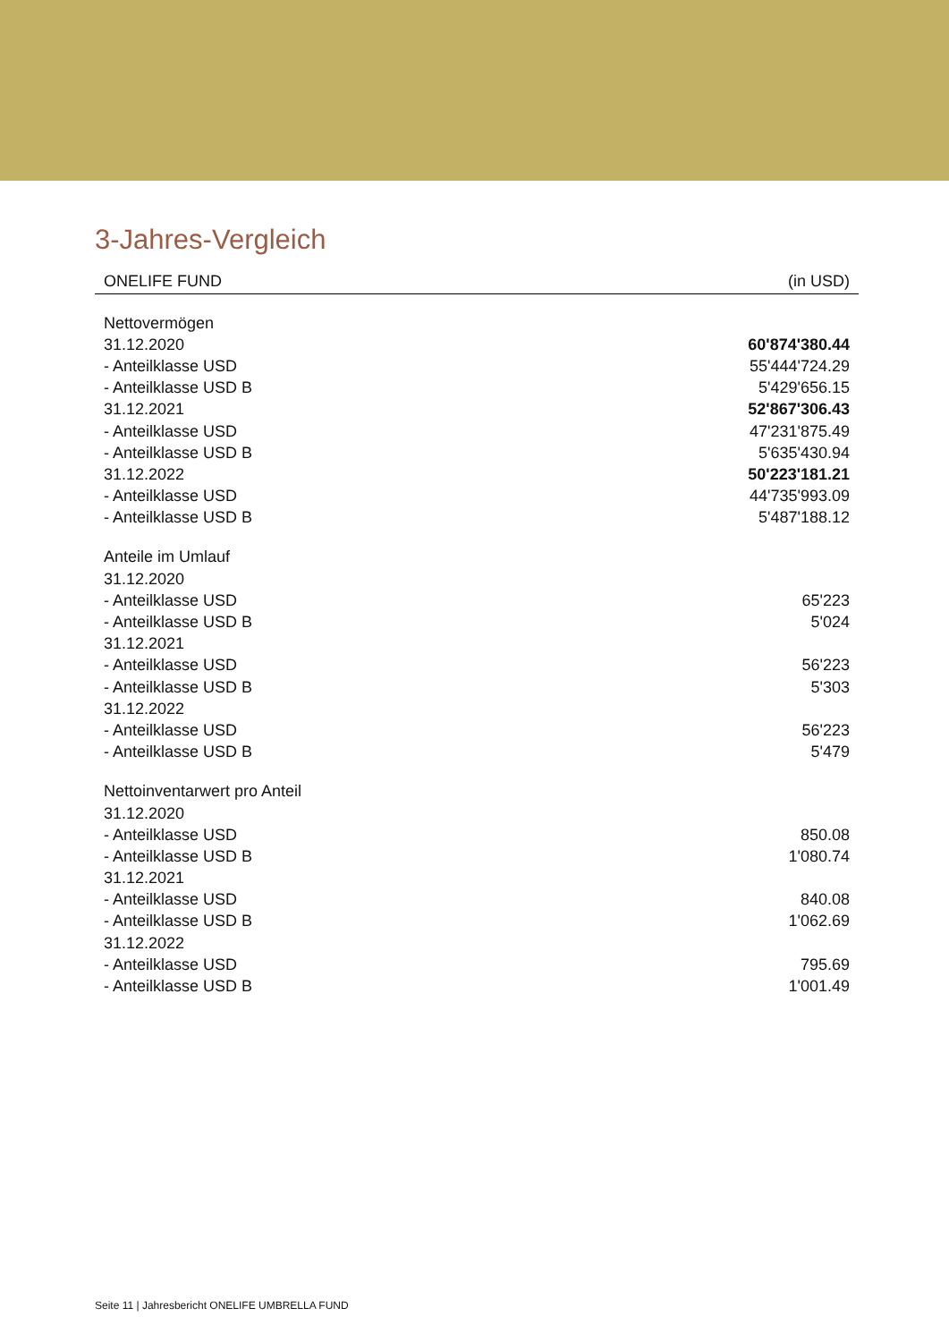3-Jahres-Vergleich
| ONELIFE FUND | (in USD) |
| --- | --- |
| Nettovermögen | |
| 31.12.2020 | 60'874'380.44 |
| - Anteilklasse USD | 55'444'724.29 |
| - Anteilklasse USD B | 5'429'656.15 |
| 31.12.2021 | 52'867'306.43 |
| - Anteilklasse USD | 47'231'875.49 |
| - Anteilklasse USD B | 5'635'430.94 |
| 31.12.2022 | 50'223'181.21 |
| - Anteilklasse USD | 44'735'993.09 |
| - Anteilklasse USD B | 5'487'188.12 |
| Anteile im Umlauf | |
| 31.12.2020 | |
| - Anteilklasse USD | 65'223 |
| - Anteilklasse USD B | 5'024 |
| 31.12.2021 | |
| - Anteilklasse USD | 56'223 |
| - Anteilklasse USD B | 5'303 |
| 31.12.2022 | |
| - Anteilklasse USD | 56'223 |
| - Anteilklasse USD B | 5'479 |
| Nettoinventarwert pro Anteil | |
| 31.12.2020 | |
| - Anteilklasse USD | 850.08 |
| - Anteilklasse USD B | 1'080.74 |
| 31.12.2021 | |
| - Anteilklasse USD | 840.08 |
| - Anteilklasse USD B | 1'062.69 |
| 31.12.2022 | |
| - Anteilklasse USD | 795.69 |
| - Anteilklasse USD B | 1'001.49 |
Seite 11 | Jahresbericht ONELIFE UMBRELLA FUND